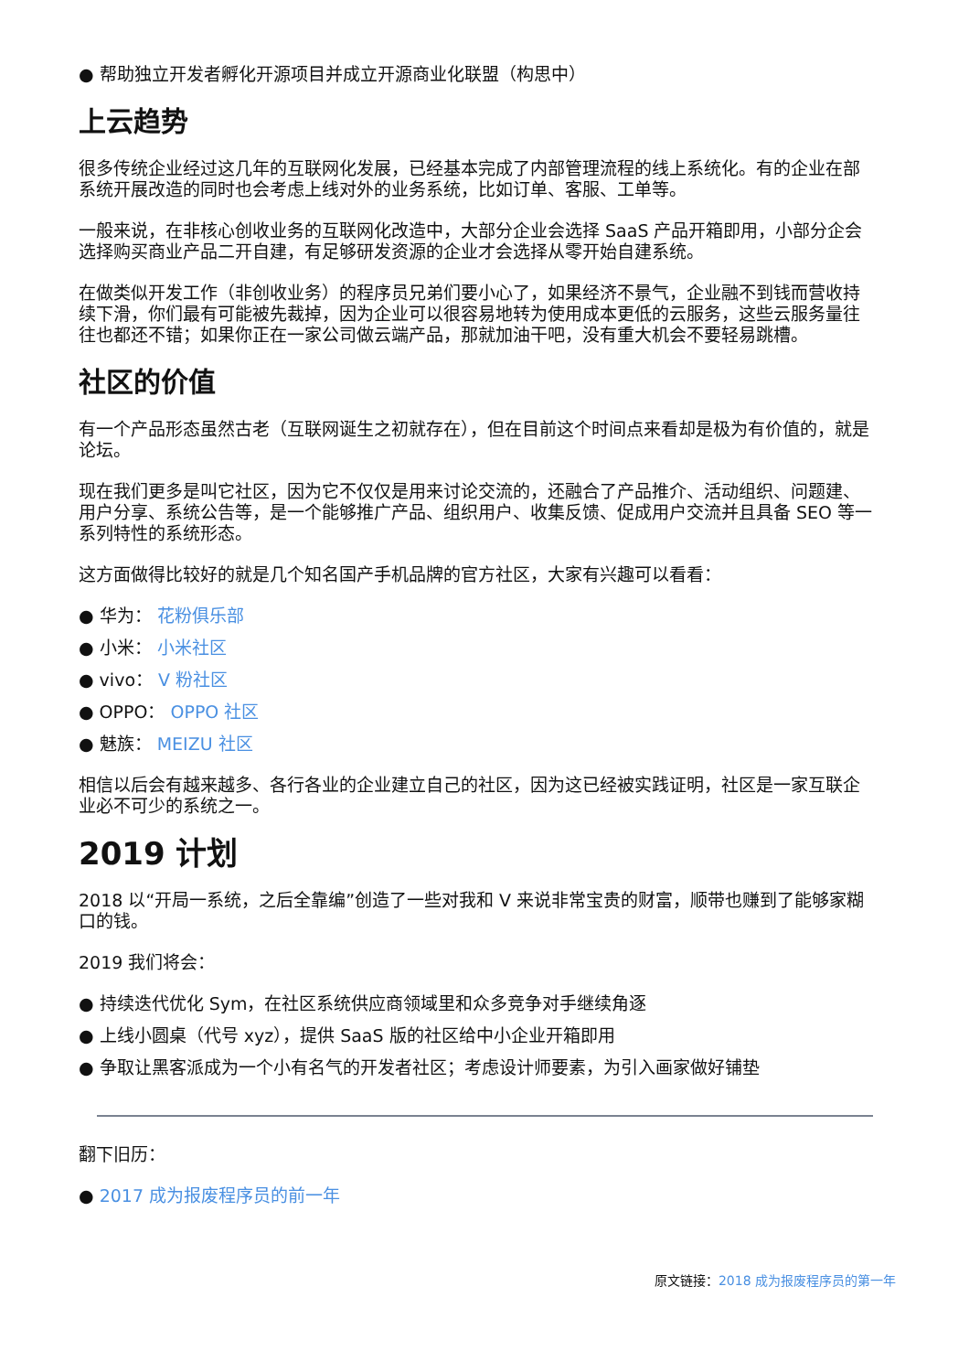● 帮助独立开发者孵化开源项目并成立开源商业化联盟（构思中）
上云趋势
很多传统企业经过这几年的互联网化发展，已经基本完成了内部管理流程的线上系统化。有的企业在部系统开展改造的同时也会考虑上线对外的业务系统，比如订单、客服、工单等。
一般来说，在非核心创收业务的互联网化改造中，大部分企业会选择 SaaS 产品开箱即用，小部分企会选择购买商业产品二开自建，有足够研发资源的企业才会选择从零开始自建系统。
在做类似开发工作（非创收业务）的程序员兄弟们要小心了，如果经济不景气，企业融不到钱而营收持续下滑，你们最有可能被先裁掉，因为企业可以很容易地转为使用成本更低的云服务，这些云服务量往往也都还不错；如果你正在一家公司做云端产品，那就加油干吧，没有重大机会不要轻易跳槽。
社区的价值
有一个产品形态虽然古老（互联网诞生之初就存在），但在目前这个时间点来看却是极为有价值的，就是论坛。
现在我们更多是叫它社区，因为它不仅仅是用来讨论交流的，还融合了产品推介、活动组织、问题建、用户分享、系统公告等，是一个能够推广产品、组织用户、收集反馈、促成用户交流并且具备 SEO 等一系列特性的系统形态。
这方面做得比较好的就是几个知名国产手机品牌的官方社区，大家有兴趣可以看看：
● 华为： 花粉俱乐部
● 小米： 小米社区
● vivo： V 粉社区
● OPPO： OPPO 社区
● 魅族： MEIZU 社区
相信以后会有越来越多、各行各业的企业建立自己的社区，因为这已经被实践证明，社区是一家互联企业必不可少的系统之一。
2019 计划
2018 以“开局一系统，之后全靠编”创造了一些对我和 V 来说非常宝贵的财富，顺带也赚到了能够家糊口的钱。
2019 我们将会：
● 持续迭代优化 Sym，在社区系统供应商领域里和众多竞争对手继续角逐
● 上线小圆桌（代号 xyz），提供 SaaS 版的社区给中小企业开箱即用
● 争取让黑客派成为一个小有名气的开发者社区；考虑设计师要素，为引入画家做好铺垫
翻下旧历：
● 2017 成为报废程序员的前一年
原文链接：2018 成为报废程序员的第一年